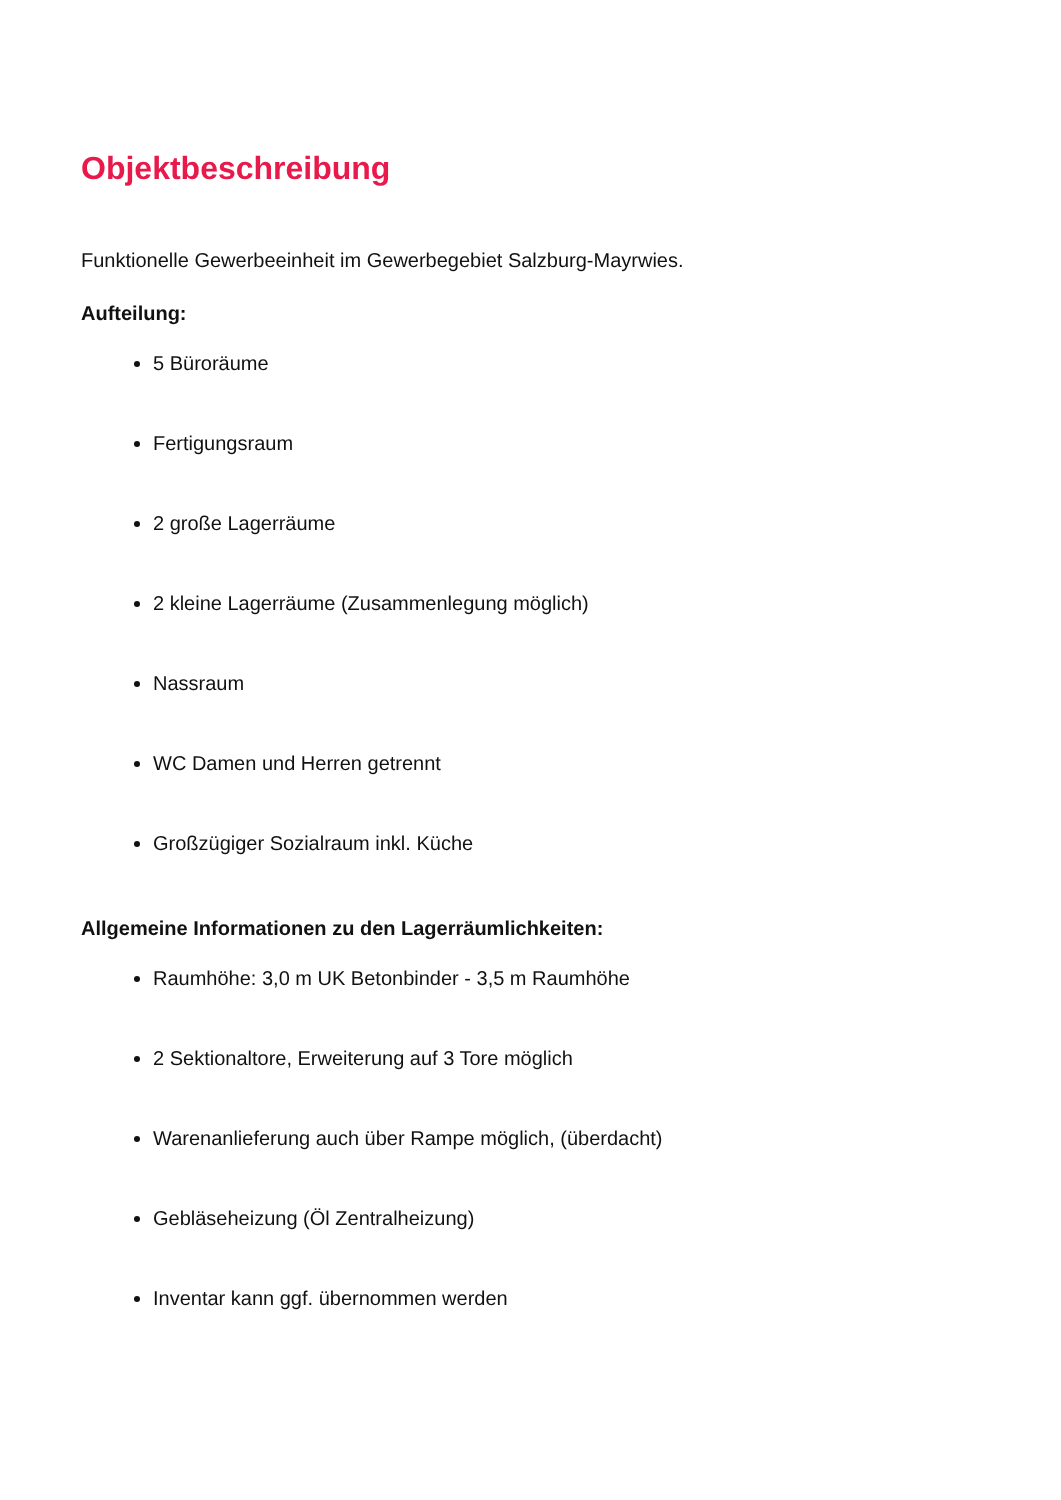Objektbeschreibung
Funktionelle Gewerbeeinheit im Gewerbegebiet Salzburg-Mayrwies.
Aufteilung:
5 Büroräume
Fertigungsraum
2 große Lagerräume
2 kleine Lagerräume (Zusammenlegung möglich)
Nassraum
WC Damen und Herren getrennt
Großzügiger Sozialraum inkl. Küche
Allgemeine Informationen zu den Lagerräumlichkeiten:
Raumhöhe: 3,0 m UK Betonbinder - 3,5 m Raumhöhe
2 Sektionaltore, Erweiterung auf 3 Tore möglich
Warenanlieferung auch über Rampe möglich, (überdacht)
Gebläseheizung (Öl Zentralheizung)
Inventar kann ggf. übernommen werden